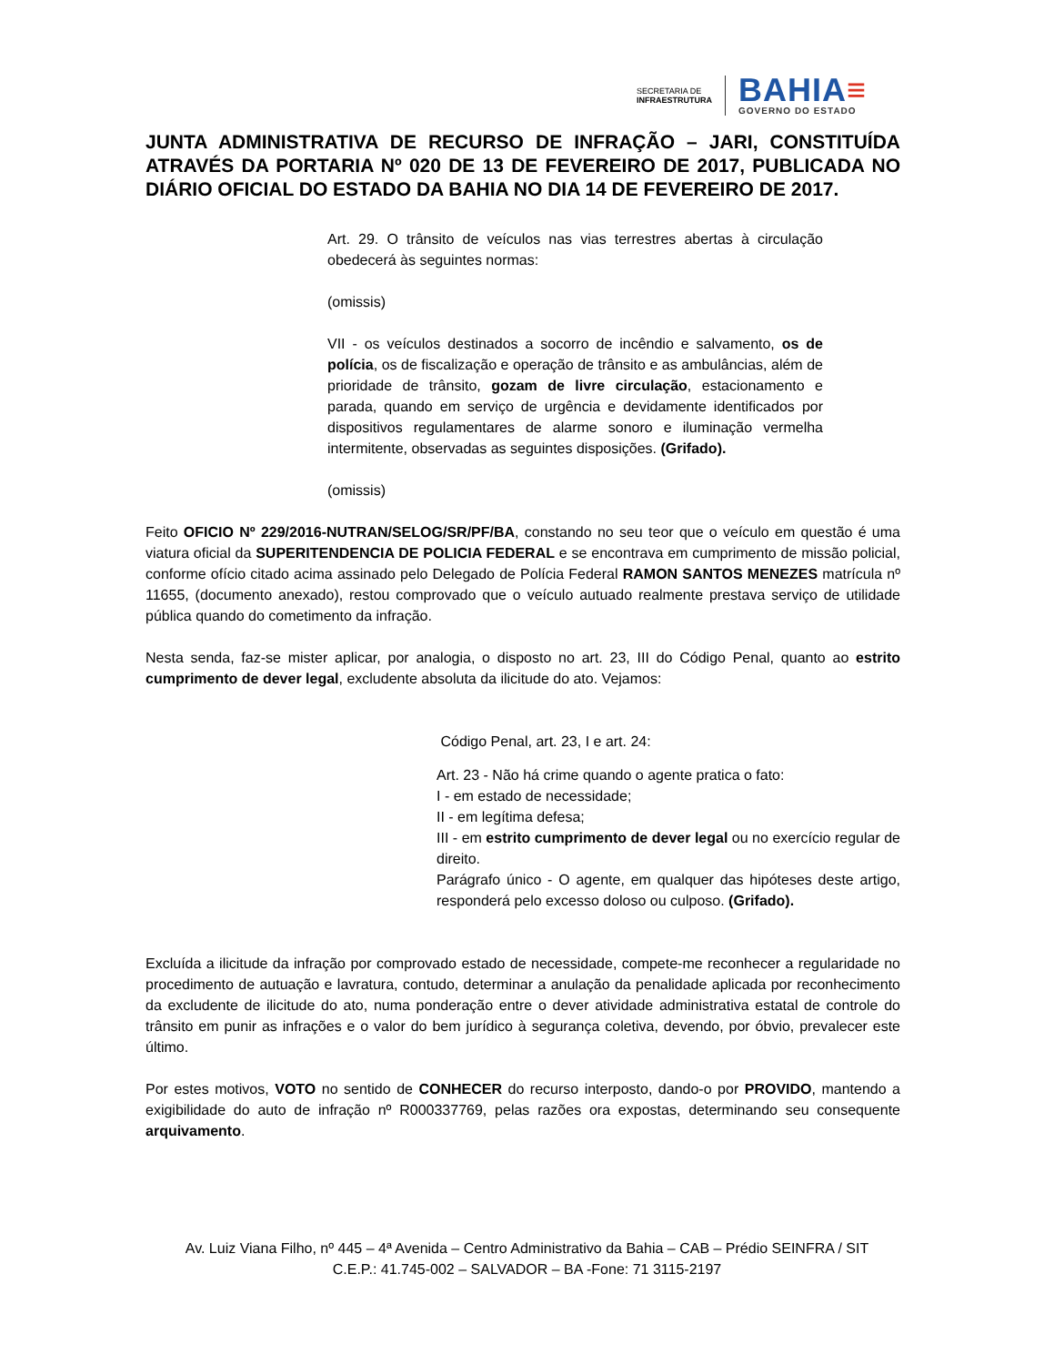SECRETARIA DE
INFRAESTRUTURA
BAHIA≡
GOVERNO DO ESTADO
JUNTA ADMINISTRATIVA DE RECURSO DE INFRAÇÃO – JARI, CONSTITUÍDA ATRAVÉS DA PORTARIA Nº 020 DE 13 DE FEVEREIRO DE 2017, PUBLICADA NO DIÁRIO OFICIAL DO ESTADO DA BAHIA NO DIA 14 DE FEVEREIRO DE 2017.
Art. 29. O trânsito de veículos nas vias terrestres abertas à circulação obedecerá às seguintes normas:
(omissis)
VII - os veículos destinados a socorro de incêndio e salvamento, os de polícia, os de fiscalização e operação de trânsito e as ambulâncias, além de prioridade de trânsito, gozam de livre circulação, estacionamento e parada, quando em serviço de urgência e devidamente identificados por dispositivos regulamentares de alarme sonoro e iluminação vermelha intermitente, observadas as seguintes disposições. (Grifado).
(omissis)
Feito OFICIO Nº 229/2016-NUTRAN/SELOG/SR/PF/BA, constando no seu teor que o veículo em questão é uma viatura oficial da SUPERITENDENCIA DE POLICIA FEDERAL e se encontrava em cumprimento de missão policial, conforme ofício citado acima assinado pelo Delegado de Polícia Federal RAMON SANTOS MENEZES matrícula nº 11655, (documento anexado), restou comprovado que o veículo autuado realmente prestava serviço de utilidade pública quando do cometimento da infração.
Nesta senda, faz-se mister aplicar, por analogia, o disposto no art. 23, III do Código Penal, quanto ao estrito cumprimento de dever legal, excludente absoluta da ilicitude do ato. Vejamos:
Código Penal, art. 23, I e art. 24:
Art. 23 - Não há crime quando o agente pratica o fato:
I - em estado de necessidade;
II - em legítima defesa;
III - em estrito cumprimento de dever legal ou no exercício regular de direito.
Parágrafo único - O agente, em qualquer das hipóteses deste artigo, responderá pelo excesso doloso ou culposo. (Grifado).
Excluída a ilicitude da infração por comprovado estado de necessidade, compete-me reconhecer a regularidade no procedimento de autuação e lavratura, contudo, determinar a anulação da penalidade aplicada por reconhecimento da excludente de ilicitude do ato, numa ponderação entre o dever atividade administrativa estatal de controle do trânsito em punir as infrações e o valor do bem jurídico à segurança coletiva, devendo, por óbvio, prevalecer este último.
Por estes motivos, VOTO no sentido de CONHECER do recurso interposto, dando-o por PROVIDO, mantendo a exigibilidade do auto de infração nº R000337769, pelas razões ora expostas, determinando seu consequente arquivamento.
Av. Luiz Viana Filho, nº 445 – 4ª Avenida – Centro Administrativo da Bahia – CAB – Prédio SEINFRA / SIT
C.E.P.: 41.745-002 – SALVADOR – BA -Fone: 71 3115-2197